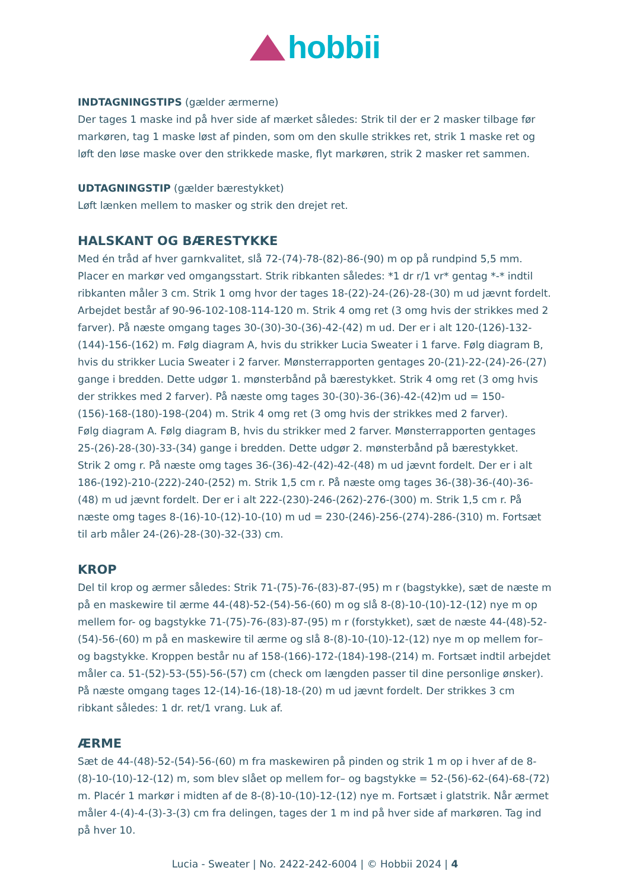hobbii
INDTAGNINGSTIPS (gælder ærmerne)
Der tages 1 maske ind på hver side af mærket således: Strik til der er 2 masker tilbage før markøren, tag 1 maske løst af pinden, som om den skulle strikkes ret, strik 1 maske ret og løft den løse maske over den strikkede maske, flyt markøren, strik 2 masker ret sammen.
UDTAGNINGSTIP (gælder bærestykket)
Løft lænken mellem to masker og strik den drejet ret.
HALSKANT OG BÆRESTYKKE
Med én tråd af hver garnkvalitet, slå 72-(74)-78-(82)-86-(90) m op på rundpind 5,5 mm. Placer en markør ved omgangsstart. Strik ribkanten således: *1 dr r/1 vr* gentag *-* indtil ribkanten måler 3 cm. Strik 1 omg hvor der tages 18-(22)-24-(26)-28-(30) m ud jævnt fordelt. Arbejdet består af 90-96-102-108-114-120 m. Strik 4 omg ret (3 omg hvis der strikkes med 2 farver). På næste omgang tages 30-(30)-30-(36)-42-(42) m ud. Der er i alt 120-(126)-132-(144)-156-(162) m. Følg diagram A, hvis du strikker Lucia Sweater i 1 farve. Følg diagram B, hvis du strikker Lucia Sweater i 2 farver. Mønsterrapporten gentages 20-(21)-22-(24)-26-(27) gange i bredden. Dette udgør 1. mønsterbånd på bærestykket. Strik 4 omg ret (3 omg hvis der strikkes med 2 farver). På næste omg tages 30-(30)-36-(36)-42-(42)m ud = 150-(156)-168-(180)-198-(204) m. Strik 4 omg ret (3 omg hvis der strikkes med 2 farver).
Følg diagram A. Følg diagram B, hvis du strikker med 2 farver. Mønsterrapporten gentages 25-(26)-28-(30)-33-(34) gange i bredden. Dette udgør 2. mønsterbånd på bærestykket.
Strik 2 omg r. På næste omg tages 36-(36)-42-(42)-42-(48) m ud jævnt fordelt. Der er i alt 186-(192)-210-(222)-240-(252) m. Strik 1,5 cm r. På næste omg tages 36-(38)-36-(40)-36-(48) m ud jævnt fordelt. Der er i alt 222-(230)-246-(262)-276-(300) m. Strik 1,5 cm r. På næste omg tages 8-(16)-10-(12)-10-(10) m ud = 230-(246)-256-(274)-286-(310) m. Fortsæt til arb måler 24-(26)-28-(30)-32-(33) cm.
KROP
Del til krop og ærmer således: Strik 71-(75)-76-(83)-87-(95) m r (bagstykke), sæt de næste m på en maskewire til ærme 44-(48)-52-(54)-56-(60) m og slå 8-(8)-10-(10)-12-(12) nye m op mellem for- og bagstykke 71-(75)-76-(83)-87-(95) m r (forstykket), sæt de næste 44-(48)-52-(54)-56-(60) m på en maskewire til ærme og slå 8-(8)-10-(10)-12-(12) nye m op mellem for– og bagstykke. Kroppen består nu af 158-(166)-172-(184)-198-(214) m. Fortsæt indtil arbejdet måler ca. 51-(52)-53-(55)-56-(57) cm (check om længden passer til dine personlige ønsker). På næste omgang tages 12-(14)-16-(18)-18-(20) m ud jævnt fordelt. Der strikkes 3 cm ribkant således: 1 dr. ret/1 vrang. Luk af.
ÆRME
Sæt de 44-(48)-52-(54)-56-(60) m fra maskewiren på pinden og strik 1 m op i hver af de 8-(8)-10-(10)-12-(12) m, som blev slået op mellem for– og bagstykke = 52-(56)-62-(64)-68-(72) m. Placér 1 markør i midten af de 8-(8)-10-(10)-12-(12) nye m. Fortsæt i glatstrik. Når ærmet måler 4-(4)-4-(3)-3-(3) cm fra delingen, tages der 1 m ind på hver side af markøren. Tag ind på hver 10.
Lucia - Sweater | No. 2422-242-6004 | © Hobbii 2024 | 4